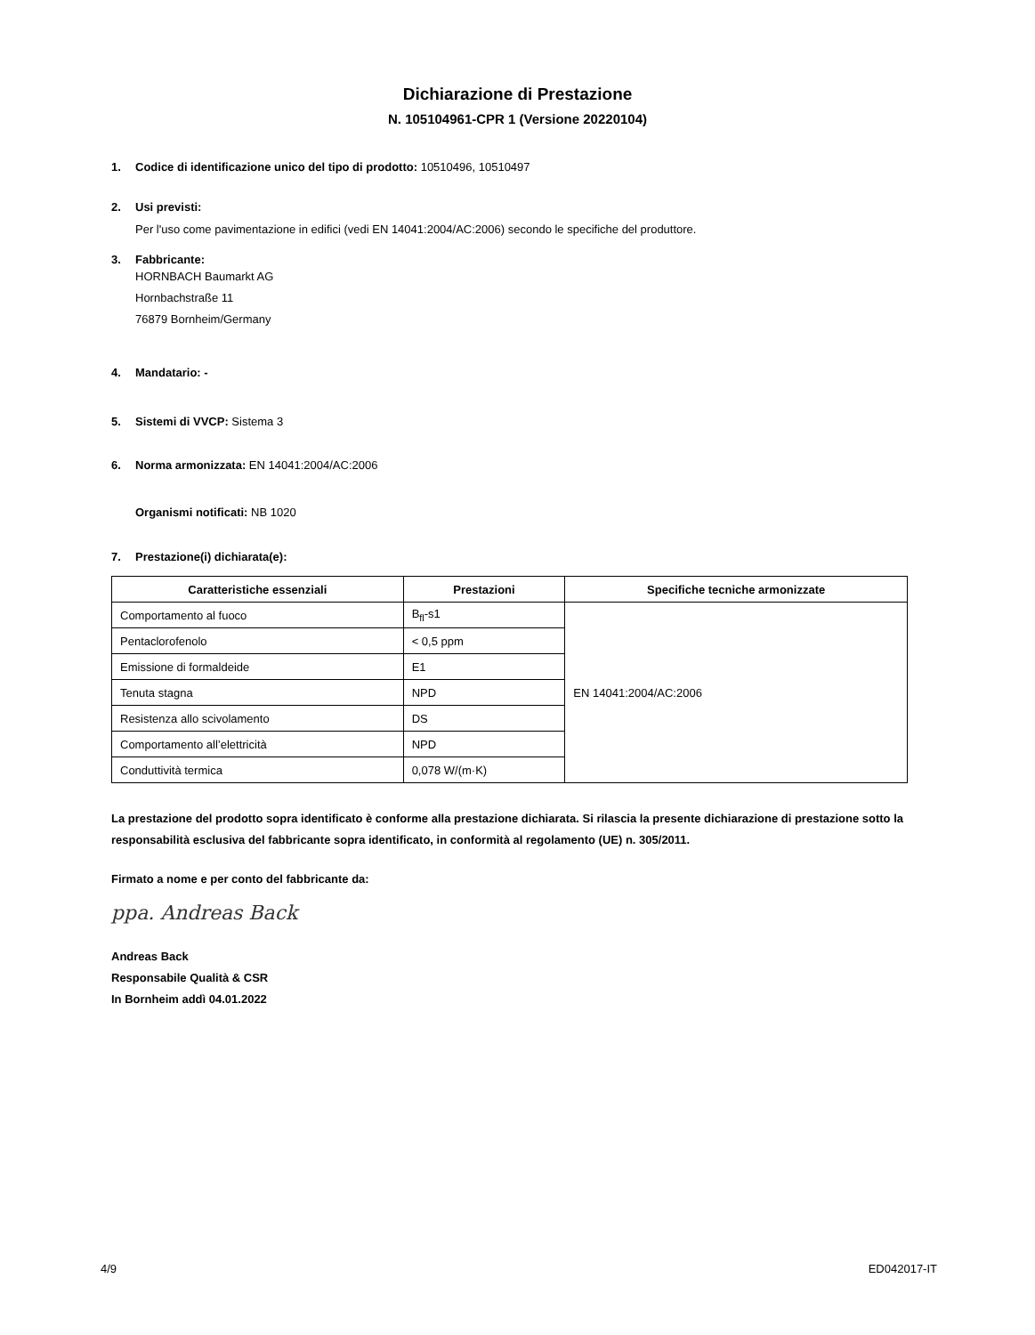Dichiarazione di Prestazione
N. 105104961-CPR 1 (Versione 20220104)
1. Codice di identificazione unico del tipo di prodotto: 10510496, 10510497
2. Usi previsti:
Per l'uso come pavimentazione in edifici (vedi EN 14041:2004/AC:2006) secondo le specifiche del produttore.
3. Fabbricante:
HORNBACH Baumarkt AG
Hornbachstraße 11
76879 Bornheim/Germany
4. Mandatario: -
5. Sistemi di VVCP: Sistema 3
6. Norma armonizzata: EN 14041:2004/AC:2006
Organismi notificati: NB 1020
7. Prestazione(i) dichiarata(e):
| Caratteristiche essenziali | Prestazioni | Specifiche tecniche armonizzate |
| --- | --- | --- |
| Comportamento al fuoco | B<sub>fl</sub>-s1 | EN 14041:2004/AC:2006 |
| Pentaclorofenolo | < 0,5 ppm | |
| Emissione di formaldeide | E1 | |
| Tenuta stagna | NPD | |
| Resistenza allo scivolamento | DS | |
| Comportamento all’elettricità | NPD | |
| Conduttività termica | 0,078 W/(m·K) | |
La prestazione del prodotto sopra identificato è conforme alla prestazione dichiarata. Si rilascia la presente dichiarazione di prestazione sotto la responsabilità esclusiva del fabbricante sopra identificato, in conformità al regolamento (UE) n. 305/2011.
Firmato a nome e per conto del fabbricante da:
ppa. Andreas Back
Andreas Back
Responsabile Qualità & CSR
In Bornheim addì 04.01.2022
4/9 ED042017-IT